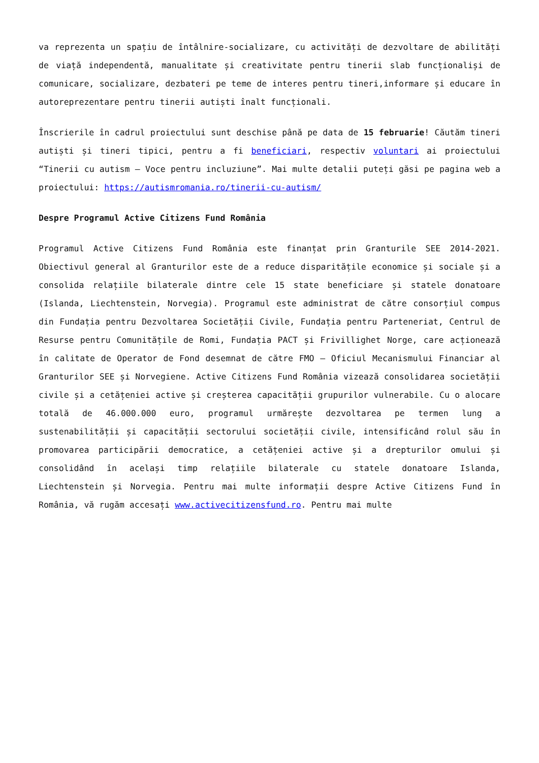va reprezenta un spațiu de întâlnire-socializare, cu activități de dezvoltare de abilități de viață independentă, manualitate și creativitate pentru tinerii slab funcționaliși de comunicare, socializare, dezbateri pe teme de interes pentru tineri,informare și educare în autoreprezentare pentru tinerii autiști înalt funcționali.
Înscrierile în cadrul proiectului sunt deschise până pe data de 15 februarie! Căutăm tineri autiști și tineri tipici, pentru a fi beneficiari, respectiv voluntari ai proiectului “Tinerii cu autism – Voce pentru incluziune”. Mai multe detalii puteți găsi pe pagina web a proiectului: https://autismromania.ro/tinerii-cu-autism/
Despre Programul Active Citizens Fund România
Programul Active Citizens Fund România este finanțat prin Granturile SEE 2014-2021. Obiectivul general al Granturilor este de a reduce disparitățile economice și sociale și a consolida relațiile bilaterale dintre cele 15 state beneficiare și statele donatoare (Islanda, Liechtenstein, Norvegia). Programul este administrat de către consorțiul compus din Fundația pentru Dezvoltarea Societății Civile, Fundația pentru Parteneriat, Centrul de Resurse pentru Comunitățile de Romi, Fundația PACT și Frivillighet Norge, care acționează în calitate de Operator de Fond desemnat de către FMO – Oficiul Mecanismului Financiar al Granturilor SEE și Norvegiene. Active Citizens Fund România vizează consolidarea societății civile și a cetățeniei active și creșterea capacității grupurilor vulnerabile. Cu o alocare totală de 46.000.000 euro, programul urmărește dezvoltarea pe termen lung a sustenabilității și capacității sectorului societății civile, intensificând rolul său în promovarea participării democratice, a cetățeniei active și a drepturilor omului și consolidând în același timp relațiile bilaterale cu statele donatoare Islanda, Liechtenstein și Norvegia. Pentru mai multe informații despre Active Citizens Fund în România, vă rugăm accesați www.activecitizensfund.ro. Pentru mai multe